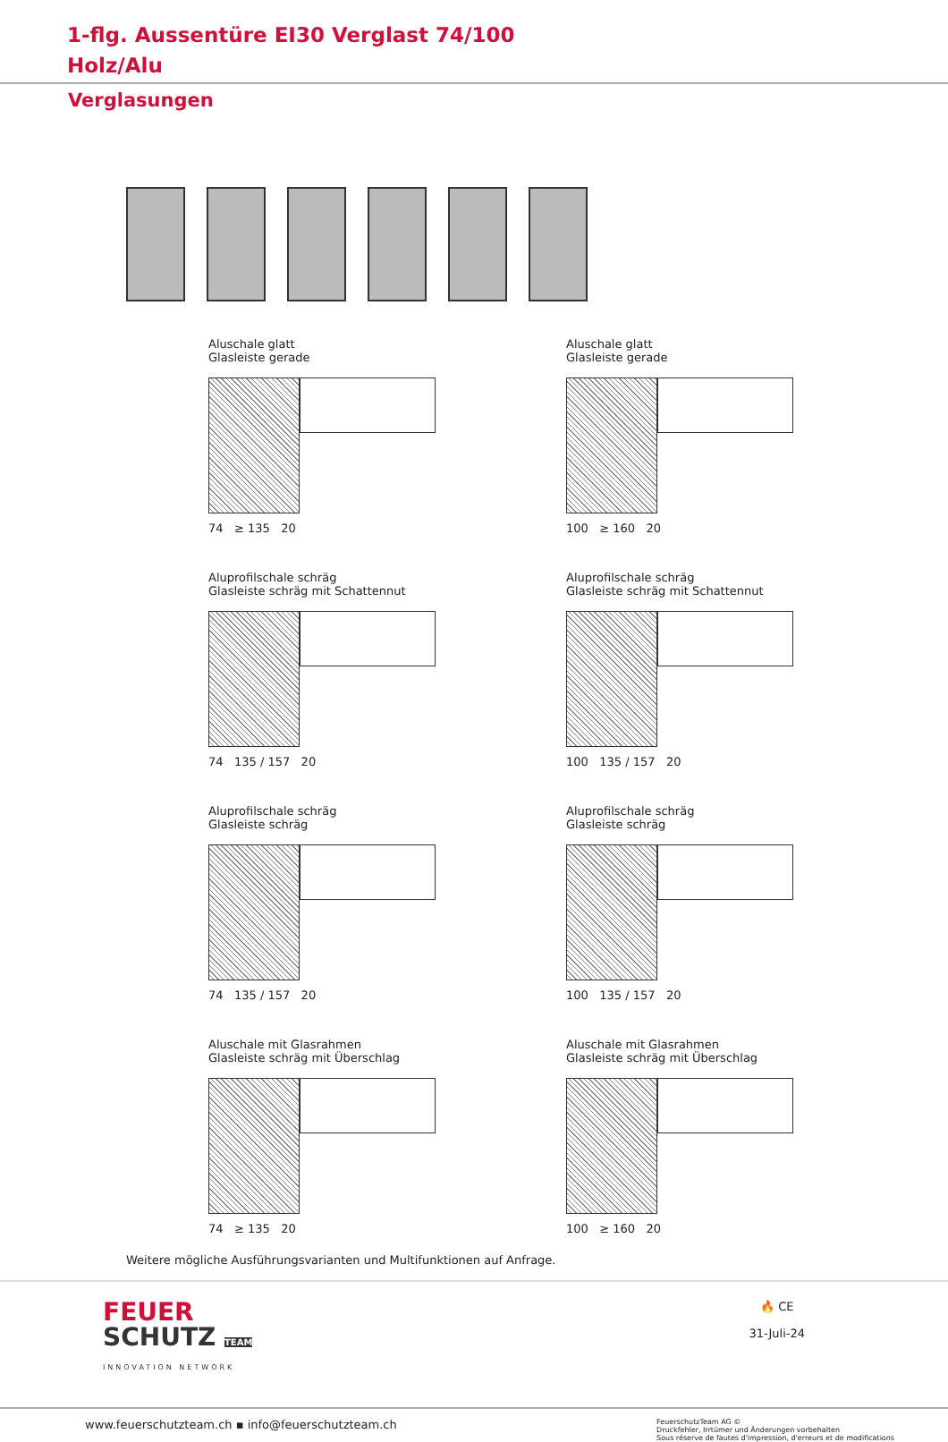1-flg. Aussentüre EI30 Verglast 74/100
Holz/Alu
Verglasungen
Aluschale glatt
Glasleiste gerade
74 ≥ 135 20
Aluschale glatt
Glasleiste gerade
100 ≥ 160 20
Aluprofilschale schräg
Glasleiste schräg mit Schattennut
74 135 / 157 20
Aluprofilschale schräg
Glasleiste schräg mit Schattennut
100 135 / 157 20
Aluprofilschale schräg
Glasleiste schräg
74 135 / 157 20
Aluprofilschale schräg
Glasleiste schräg
100 135 / 157 20
Aluschale mit Glasrahmen
Glasleiste schräg mit Überschlag
74 ≥ 135 20
Aluschale mit Glasrahmen
Glasleiste schräg mit Überschlag
100 ≥ 160 20
Weitere mögliche Ausführungsvarianten und Multifunktionen auf Anfrage.
FEUER
SCHUTZ TEAM
INNOVATION NETWORK
🔥 CE
31-Juli-24
www.feuerschutzteam.ch ▪ info@feuerschutzteam.ch
FeuerschutzTeam AG ©
Druckfehler, Irrtümer und Änderungen vorbehalten
Sous réserve de fautes d'impression, d'erreurs et de modifications